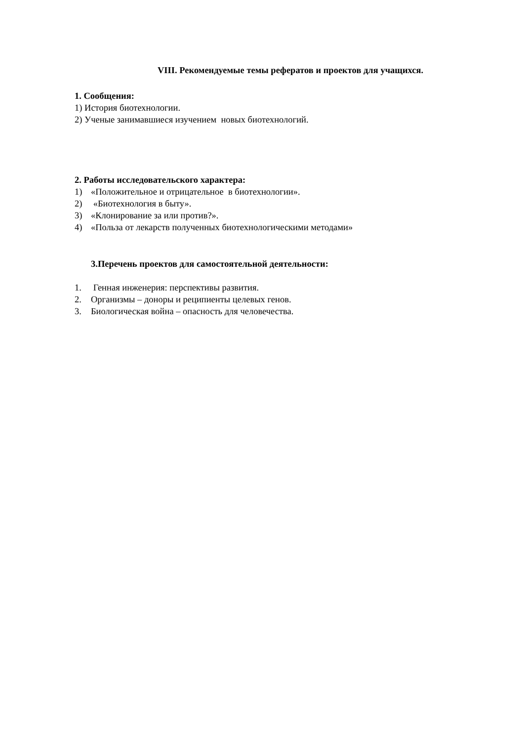VIII. Рекомендуемые темы рефератов и проектов для учащихся.
1. Сообщения:
1) История биотехнологии.
2) Ученые занимавшиеся изучением новых биотехнологий.
2. Работы исследовательского характера:
1) «Положительное и отрицательное в биотехнологии».
2) «Биотехнология в быту».
3) «Клонирование за или против?».
4) «Польза от лекарств полученных биотехнологическими методами»
3.Перечень проектов для самостоятельной деятельности:
1. Генная инженерия: перспективы развития.
2. Организмы – доноры и реципиенты целевых генов.
3. Биологическая война – опасность для человечества.